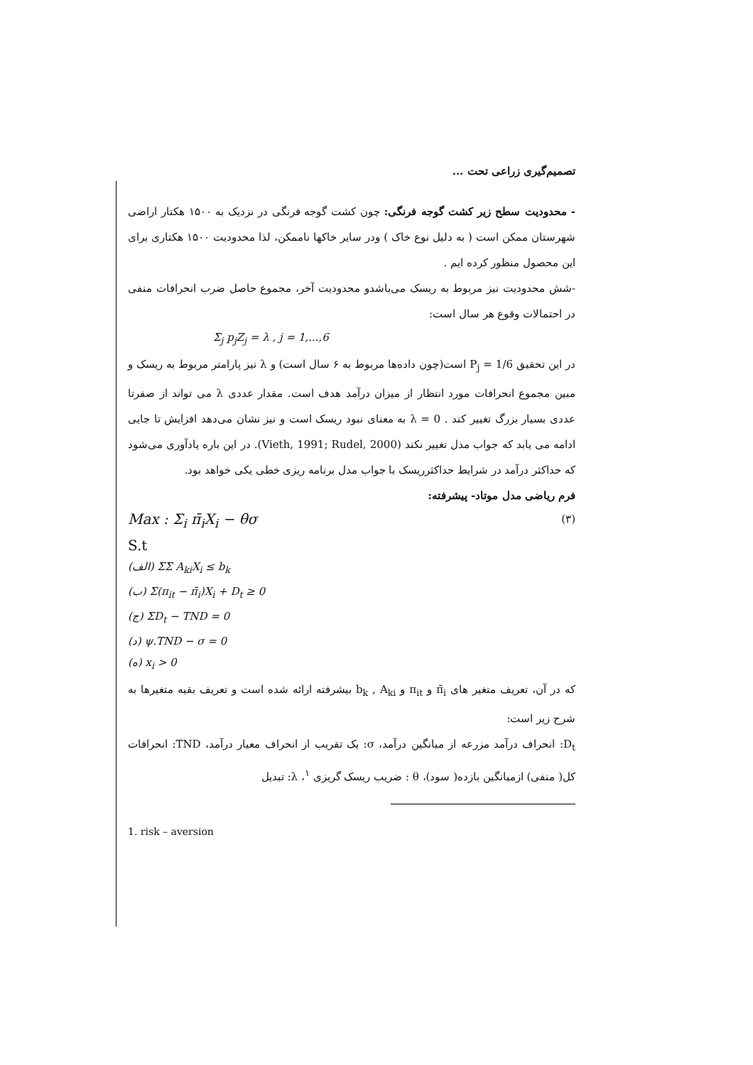تصمیم‌گیری زراعی تحت ...
- محدودیت سطح زیر کشت گوجه فرنگی: چون کشت گوجه فرنگی در نزدیک به ۱۵۰۰ هکتار اراضی شهرستان ممکن است ( به دلیل نوع خاک ) ودر سایر خاکها ناممکن، لذا محدودیت ۱۵۰۰ هکتاری برای این محصول منظور کرده ایم .
-شش محدودیت نیز مربوط به ریسک می‌باشدو محدودیت آخر، مجموع حاصل ضرب انحرافات منفی در احتمالات وقوع هر سال است:
Σ<sub>j</sub> p<sub>j</sub>Z<sub>j</sub> = λ , j = 1,...,6
در این تحقیق P<sub>j</sub> = 1/6 است(چون داده‌ها مربوط به ۶ سال است) و λ نیز پارامتر مربوط به ریسک و مبین مجموع انحرافات مورد انتظار از میزان درآمد هدف است. مقدار عددی λ می تواند از صفرتا عددی بسیار بزرگ تغییر کند . λ = 0 به معنای نبود ریسک است و نیز نشان می‌دهد افزایش تا جایی ادامه می یابد که جواب مدل تغییر نکند (Vieth, 1991; Rudel, 2000). در این باره یادآوری می‌شود که حداکثر درآمد در شرایط حداکثرریسک با جواب مدل برنامه ریزی خطی یکی خواهد بود.
فرم ریاضی مدل موتاد- پیشرفته:
Max : Σ<sub>i</sub> π̄<sub>i</sub>X<sub>i</sub> − θσ (۳)
S.t
(الف) ΣΣ A<sub>ki</sub>X<sub>i</sub> ≤ b<sub>k</sub>
(ب) Σ(π<sub>it</sub> − π̄<sub>i</sub>)X<sub>i</sub> + D<sub>t</sub> ≥ 0
(ج) ΣD<sub>t</sub> − TND = 0
(د) ψ.TND − σ = 0
(ه) x<sub>i</sub> > 0
که در آن، تعریف متغیر های π̄<sub>i</sub> و π<sub>it</sub> و b<sub>k</sub> , A<sub>ki</sub> بیشرفته ارائه شده است و تعریف بقیه متغیرها به شرح زیر است:
D<sub>t</sub>: انحراف درآمد مزرعه از میانگین درآمد، σ: یک تقریب از انحراف معیار درآمد، TND: انحرافات کل( منفی) ازمیانگین بازده( سود)، θ : ضریب ریسک گریزی <sup>۱</sup>، λ: تبدیل
1. risk – aversion